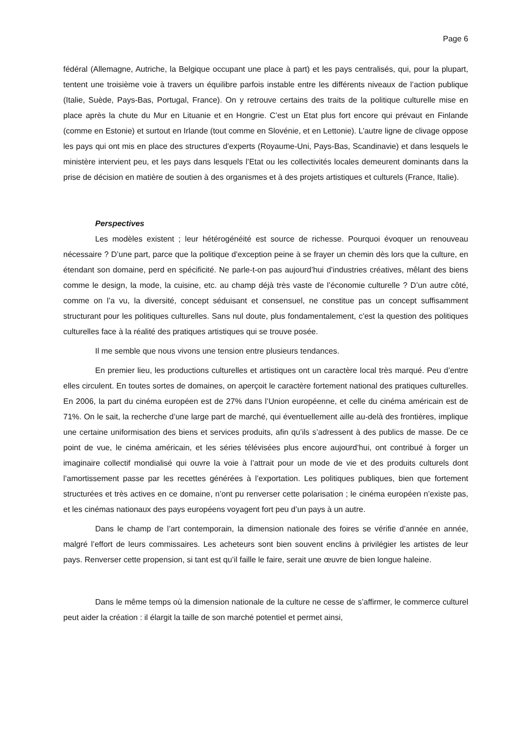Page 6
fédéral (Allemagne, Autriche, la Belgique occupant une place à part) et les pays centralisés, qui, pour la plupart, tentent une troisième voie à travers un équilibre parfois instable entre les différents niveaux de l’action publique (Italie, Suède, Pays-Bas, Portugal, France). On y retrouve certains des traits de la politique culturelle mise en place après la chute du Mur en Lituanie et en Hongrie. C’est un Etat plus fort encore qui prévaut en Finlande (comme en Estonie) et surtout en Irlande (tout comme en Slovénie, et en Lettonie). L’autre ligne de clivage oppose les pays qui ont mis en place des structures d’experts (Royaume-Uni, Pays-Bas, Scandinavie) et dans lesquels le ministère intervient peu, et les pays dans lesquels l’Etat ou les collectivités locales demeurent dominants dans la prise de décision en matière de soutien à des organismes et à des projets artistiques et culturels (France, Italie).
Perspectives
Les modèles existent ; leur hétérogénéité est source de richesse. Pourquoi évoquer un renouveau nécessaire ? D’une part, parce que la politique d’exception peine à se frayer un chemin dès lors que la culture, en étendant son domaine, perd en spécificité. Ne parle-t-on pas aujourd’hui d’industries créatives, mêlant des biens comme le design, la mode, la cuisine, etc. au champ déjà très vaste de l’économie culturelle ? D’un autre côté, comme on l’a vu, la diversité, concept séduisant et consensuel, ne constitue pas un concept suffisamment structurant pour les politiques culturelles. Sans nul doute, plus fondamentalement, c’est la question des politiques culturelles face à la réalité des pratiques artistiques qui se trouve posée.
Il me semble que nous vivons une tension entre plusieurs tendances.
En premier lieu, les productions culturelles et artistiques ont un caractère local très marqué. Peu d’entre elles circulent. En toutes sortes de domaines, on aperçoit le caractère fortement national des pratiques culturelles. En 2006, la part du cinéma européen est de 27% dans l’Union européenne, et celle du cinéma américain est de 71%. On le sait, la recherche d’une large part de marché, qui éventuellement aille au-delà des frontières, implique une certaine uniformisation des biens et services produits, afin qu’ils s’adressent à des publics de masse. De ce point de vue, le cinéma américain, et les séries télévisées plus encore aujourd’hui, ont contribué à forger un imaginaire collectif mondialisé qui ouvre la voie à l’attrait pour un mode de vie et des produits culturels dont l’amortissement passe par les recettes générées à l’exportation. Les politiques publiques, bien que fortement structurées et très actives en ce domaine, n’ont pu renverser cette polarisation ; le cinéma européen n’existe pas, et les cinémas nationaux des pays européens voyagent fort peu d’un pays à un autre.
Dans le champ de l’art contemporain, la dimension nationale des foires se vérifie d’année en année, malgré l’effort de leurs commissaires. Les acheteurs sont bien souvent enclins à privilégier les artistes de leur pays. Renverser cette propension, si tant est qu’il faille le faire, serait une œuvre de bien longue haleine.
Dans le même temps où la dimension nationale de la culture ne cesse de s’affirmer, le commerce culturel peut aider la création : il élargit la taille de son marché potentiel et permet ainsi,